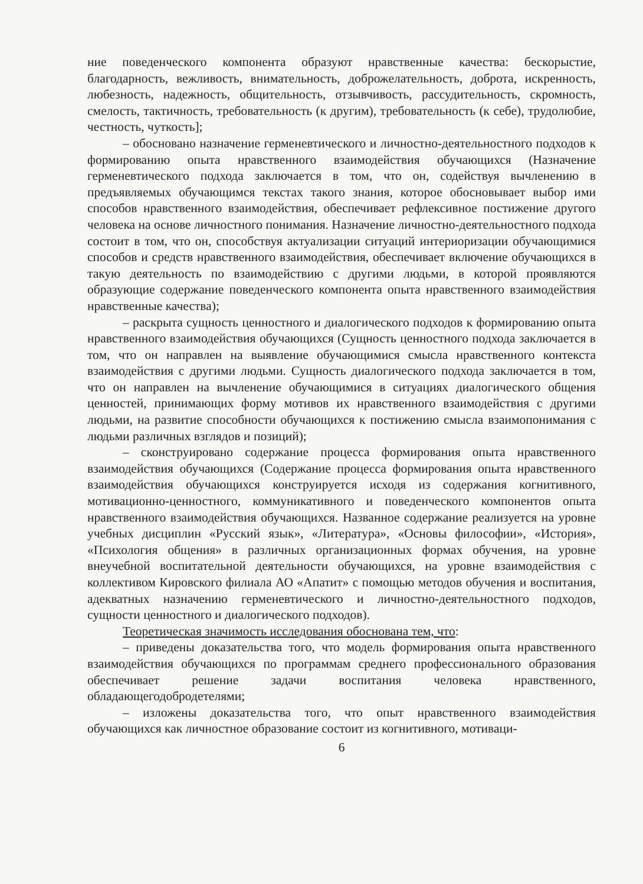ние поведенческого компонента образуют нравственные качества: бескорыстие, благодарность, вежливость, внимательность, доброжелательность, доброта, искренность, любезность, надежность, общительность, отзывчивость, рассудительность, скромность, смелость, тактичность, требовательность (к другим), требовательность (к себе), трудолюбие, честность, чуткость];
– обосновано назначение герменевтического и личностно-деятельностного подходов к формированию опыта нравственного взаимодействия обучающихся (Назначение герменевтического подхода заключается в том, что он, содействуя вычленению в предъявляемых обучающимся текстах такого знания, которое обосновывает выбор ими способов нравственного взаимодействия, обеспечивает рефлексивное постижение другого человека на основе личностного понимания. Назначение личностно-деятельностного подхода состоит в том, что он, способствуя актуализации ситуаций интериоризации обучающимися способов и средств нравственного взаимодействия, обеспечивает включение обучающихся в такую деятельность по взаимодействию с другими людьми, в которой проявляются образующие содержание поведенческого компонента опыта нравственного взаимодействия нравственные качества);
– раскрыта сущность ценностного и диалогического подходов к формированию опыта нравственного взаимодействия обучающихся (Сущность ценностного подхода заключается в том, что он направлен на выявление обучающимися смысла нравственного контекста взаимодействия с другими людьми. Сущность диалогического подхода заключается в том, что он направлен на вычленение обучающимися в ситуациях диалогического общения ценностей, принимающих форму мотивов их нравственного взаимодействия с другими людьми, на развитие способности обучающихся к постижению смысла взаимопонимания с людьми различных взглядов и позиций);
– сконструировано содержание процесса формирования опыта нравственного взаимодействия обучающихся (Содержание процесса формирования опыта нравственного взаимодействия обучающихся конструируется исходя из содержания когнитивного, мотивационно-ценностного, коммуникативного и поведенческого компонентов опыта нравственного взаимодействия обучающихся. Названное содержание реализуется на уровне учебных дисциплин «Русский язык», «Литература», «Основы философии», «История», «Психология общения» в различных организационных формах обучения, на уровне внеучебной воспитательной деятельности обучающихся, на уровне взаимодействия с коллективом Кировского филиала АО «Апатит» с помощью методов обучения и воспитания, адекватных назначению герменевтического и личностно-деятельностного подходов, сущности ценностного и диалогического подходов).
Теоретическая значимость исследования обоснована тем, что:
– приведены доказательства того, что модель формирования опыта нравственного взаимодействия обучающихся по программам среднего профессионального образования обеспечивает решение задачи воспитания человека нравственного, обладающегодобродетелями;
– изложены доказательства того, что опыт нравственного взаимодействия обучающихся как личностное образование состоит из когнитивного, мотиваци-
6